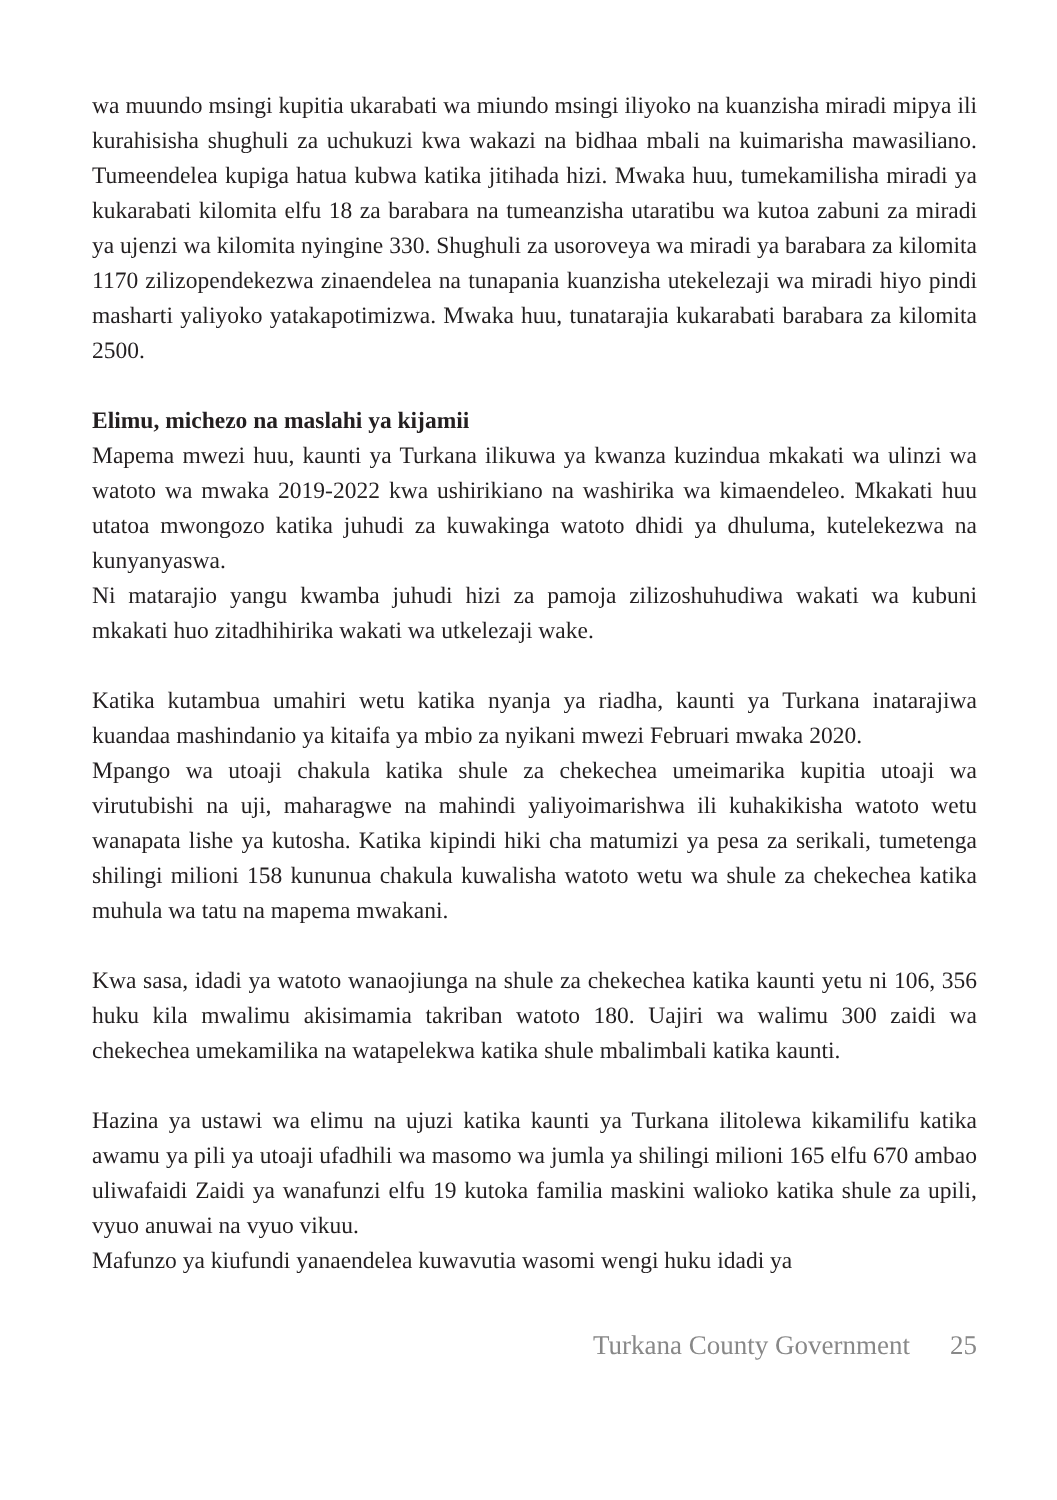wa muundo msingi kupitia ukarabati wa miundo msingi iliyoko na kuanzisha miradi mipya ili kurahisisha shughuli za uchukuzi kwa wakazi na bidhaa mbali na kuimarisha mawasiliano. Tumeendelea kupiga hatua kubwa katika jitihada hizi. Mwaka huu, tumekamilisha miradi ya kukarabati kilomita elfu 18 za barabara na tumeanzisha utaratibu wa kutoa zabuni za miradi ya ujenzi wa kilomita nyingine 330. Shughuli za usoroveya wa miradi ya barabara za kilomita 1170 zilizopendekezwa zinaendelea na tunapania kuanzisha utekelezaji wa miradi hiyo pindi masharti yaliyoko yatakapotimizwa. Mwaka huu, tunatarajia kukarabati barabara za kilomita 2500.
Elimu, michezo na maslahi ya kijamii
Mapema mwezi huu, kaunti ya Turkana ilikuwa ya kwanza kuzindua mkakati wa ulinzi wa watoto wa mwaka 2019-2022 kwa ushirikiano na washirika wa kimaendeleo. Mkakati huu utatoa mwongozo katika juhudi za kuwakinga watoto dhidi ya dhuluma, kutelekezwa na kunyanyaswa.
Ni matarajio yangu kwamba juhudi hizi za pamoja zilizoshuhudiwa wakati wa kubuni mkakati huo zitadhihirika wakati wa utkelezaji wake.
Katika kutambua umahiri wetu katika nyanja ya riadha, kaunti ya Turkana inatarajiwa kuandaa mashindanio ya kitaifa ya mbio za nyikani mwezi Februari mwaka 2020.
Mpango wa utoaji chakula katika shule za chekechea umeimarika kupitia utoaji wa virutubishi na uji, maharagwe na mahindi yaliyoimarishwa ili kuhakikisha watoto wetu wanapata lishe ya kutosha. Katika kipindi hiki cha matumizi ya pesa za serikali, tumetenga shilingi milioni 158 kununua chakula kuwalisha watoto wetu wa shule za chekechea katika muhula wa tatu na mapema mwakani.
Kwa sasa, idadi ya watoto wanaojiunga na shule za chekechea katika kaunti yetu ni 106, 356 huku kila mwalimu akisimamia takriban watoto 180. Uajiri wa walimu 300 zaidi wa chekechea umekamilika na watapelekwa katika shule mbalimbali katika kaunti.
Hazina ya ustawi wa elimu na ujuzi katika kaunti ya Turkana ilitolewa kikamilifu katika awamu ya pili ya utoaji ufadhili wa masomo wa jumla ya shilingi milioni 165 elfu 670 ambao uliwafaidi Zaidi ya wanafunzi elfu 19 kutoka familia maskini walioko katika shule za upili, vyuo anuwai na vyuo vikuu.
Mafunzo ya kiufundi yanaendelea kuwavutia wasomi wengi huku idadi ya
Turkana County Government 25